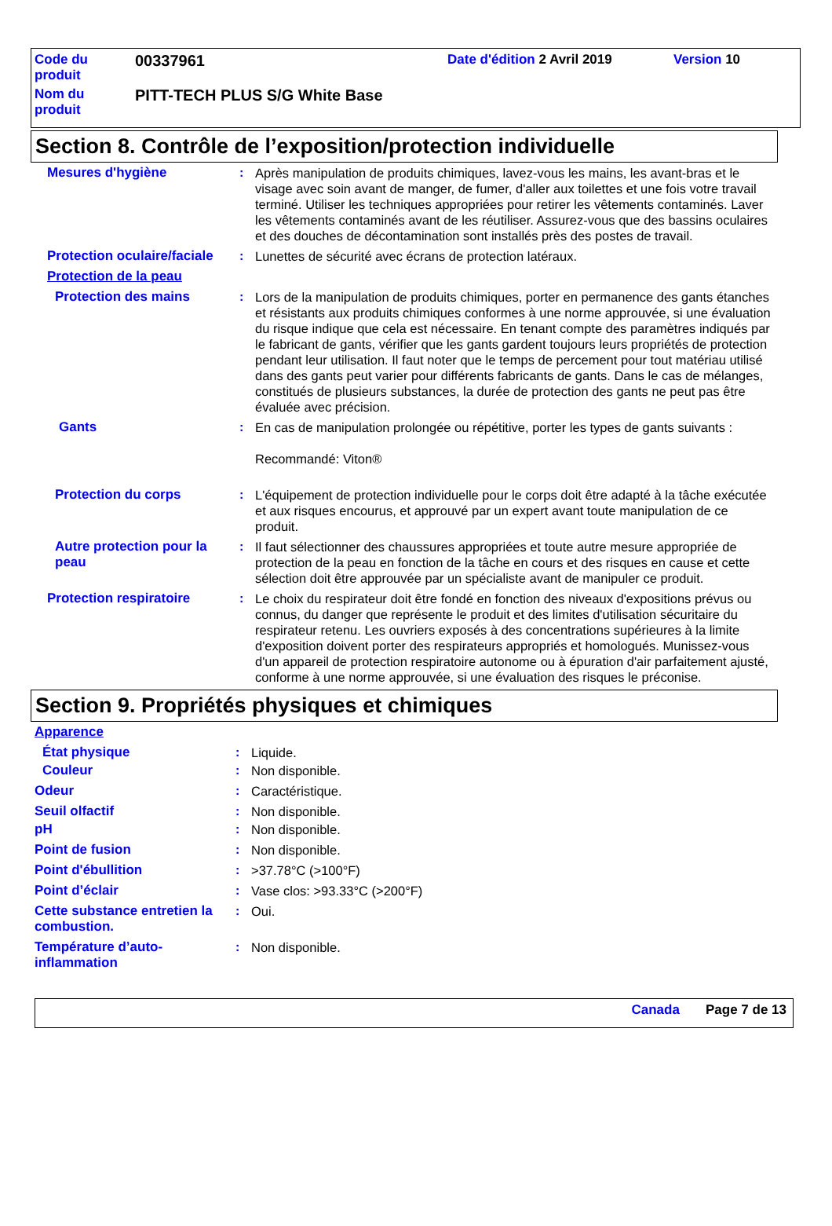| Code du produit | 00337961 | Date d'édition 2 Avril 2019 | Version 10 |
| Nom du produit | PITT-TECH PLUS S/G White Base | | |
Section 8. Contrôle de l’exposition/protection individuelle
Mesures d'hygiène : Après manipulation de produits chimiques, lavez-vous les mains, les avant-bras et le visage avec soin avant de manger, de fumer, d'aller aux toilettes et une fois votre travail terminé. Utiliser les techniques appropriées pour retirer les vêtements contaminés. Laver les vêtements contaminés avant de les réutiliser. Assurez-vous que des bassins oculaires et des douches de décontamination sont installés près des postes de travail.
Protection oculaire/faciale
: Lunettes de sécurité avec écrans de protection latéraux.
Protection de la peau
Protection des mains : Lors de la manipulation de produits chimiques, porter en permanence des gants étanches et résistants aux produits chimiques conformes à une norme approuvée, si une évaluation du risque indique que cela est nécessaire. En tenant compte des paramètres indiqués par le fabricant de gants, vérifier que les gants gardent toujours leurs propriétés de protection pendant leur utilisation. Il faut noter que le temps de percement pour tout matériau utilisé dans des gants peut varier pour différents fabricants de gants. Dans le cas de mélanges, constitués de plusieurs substances, la durée de protection des gants ne peut pas être évaluée avec précision.
Gants : En cas de manipulation prolongée ou répétitive, porter les types de gants suivants :
Recommandé: Viton®
Protection du corps : L'équipement de protection individuelle pour le corps doit être adapté à la tâche exécutée et aux risques encourus, et approuvé par un expert avant toute manipulation de ce produit.
Autre protection pour la peau
: Il faut sélectionner des chaussures appropriées et toute autre mesure appropriée de protection de la peau en fonction de la tâche en cours et des risques en cause et cette sélection doit être approuvée par un spécialiste avant de manipuler ce produit.
Protection respiratoire : Le choix du respirateur doit être fondé en fonction des niveaux d'expositions prévus ou connus, du danger que représente le produit et des limites d'utilisation sécuritaire du respirateur retenu. Les ouvriers exposés à des concentrations supérieures à la limite d'exposition doivent porter des respirateurs appropriés et homologués. Munissez-vous d'un appareil de protection respiratoire autonome ou à épuration d'air parfaitement ajusté, conforme à une norme approuvée, si une évaluation des risques le préconise.
Section 9. Propriétés physiques et chimiques
Apparence
État physique : Liquide.
Couleur : Non disponible.
Odeur : Caractéristique.
Seuil olfactif : Non disponible.
pH : Non disponible.
Point de fusion : Non disponible.
Point d'ébullition : >37.78°C (>100°F)
Point d’éclair : Vase clos: >93.33°C (>200°F)
Cette substance entretien la combustion.
: Oui.
Température d’auto-inflammation
: Non disponible.
Canada Page 7 de 13